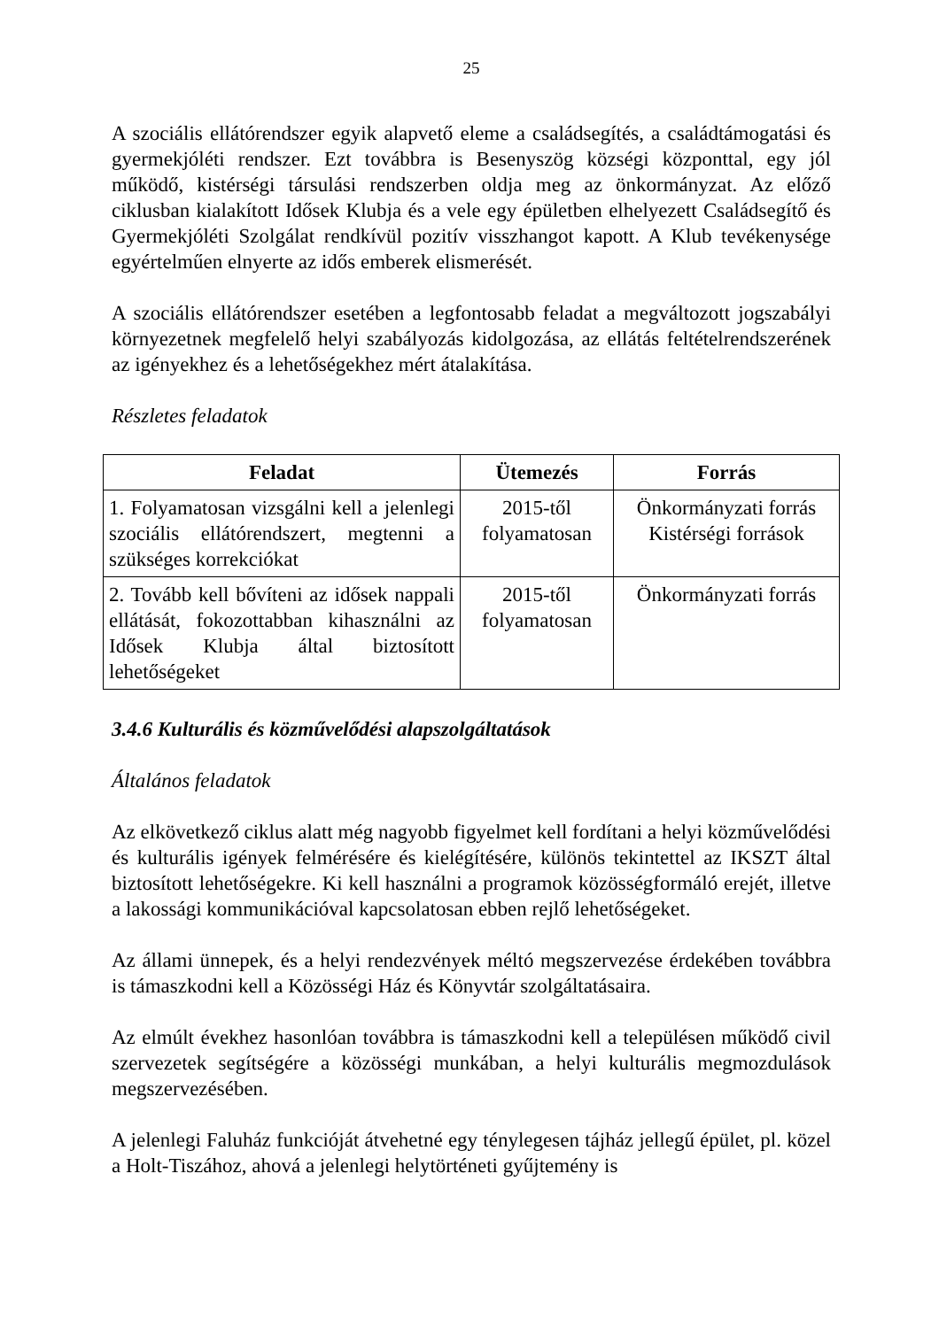25
A szociális ellátórendszer egyik alapvető eleme a családsegítés, a családtámogatási és gyermekjóléti rendszer. Ezt továbbra is Besenyszög községi központtal, egy jól működő, kistérségi társulási rendszerben oldja meg az önkormányzat. Az előző ciklusban kialakított Idősek Klubja és a vele egy épületben elhelyezett Családsegítő és Gyermekjóléti Szolgálat rendkívül pozitív visszhangot kapott. A Klub tevékenysége egyértelműen elnyerte az idős emberek elismerését.
A szociális ellátórendszer esetében a legfontosabb feladat a megváltozott jogszabályi környezetnek megfelelő helyi szabályozás kidolgozása, az ellátás feltételrendszerének az igényekhez és a lehetőségekhez mért átalakítása.
Részletes feladatok
| Feladat | Ütemezés | Forrás |
| --- | --- | --- |
| 1. Folyamatosan vizsgálni kell a jelenlegi szociális ellátórendszert, megtenni a szükséges korrekciókat | 2015-től folyamatosan | Önkormányzati forrás Kistérségi források |
| 2. Tovább kell bővíteni az idősek nappali ellátását, fokozottabban kihasználni az Idősek Klubja által biztosított lehetőségeket | 2015-től folyamatosan | Önkormányzati forrás |
3.4.6 Kulturális és közművelődési alapszolgáltatások
Általános feladatok
Az elkövetkező ciklus alatt még nagyobb figyelmet kell fordítani a helyi közművelődési és kulturális igények felmérésére és kielégítésére, különös tekintettel az IKSZT által biztosított lehetőségekre. Ki kell használni a programok közösségformáló erejét, illetve a lakossági kommunikációval kapcsolatosan ebben rejlő lehetőségeket.
Az állami ünnepek, és a helyi rendezvények méltó megszervezése érdekében továbbra is támaszkodni kell a Közösségi Ház és Könyvtár szolgáltatásaira.
Az elmúlt évekhez hasonlóan továbbra is támaszkodni kell a településen működő civil szervezetek segítségére a közösségi munkában, a helyi kulturális megmozdulások megszervezésében.
A jelenlegi Faluház funkcióját átvehetné egy ténylegesen tájház jellegű épület, pl. közel a Holt-Tiszához, ahová a jelenlegi helytörténeti gyűjtemény is